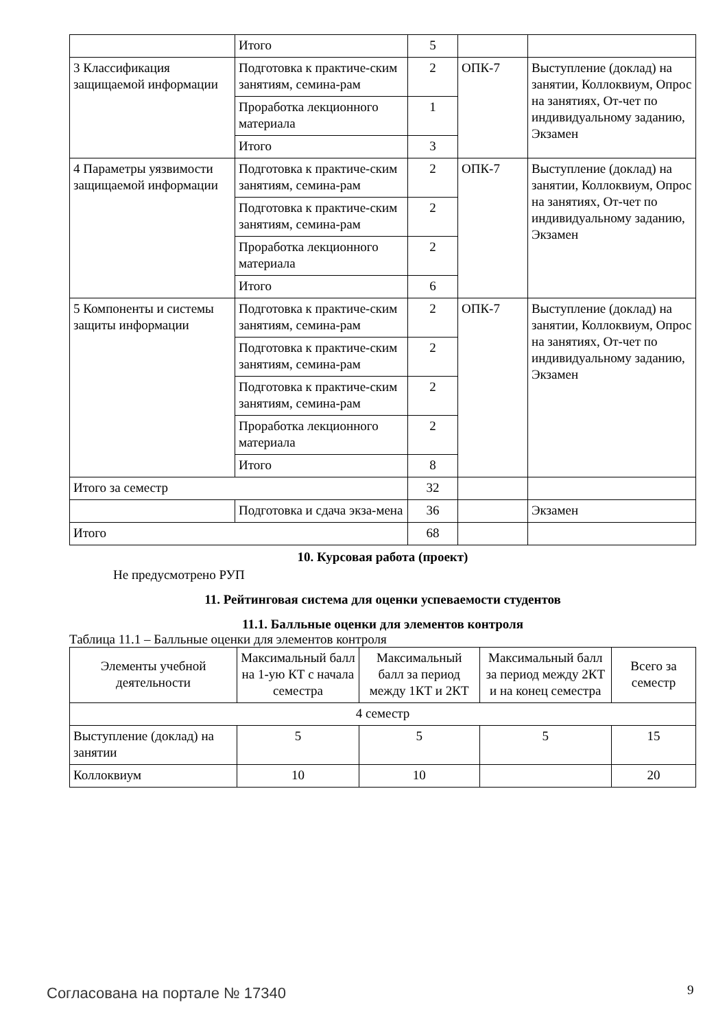| | Итого | 5 | | |
| 3 Классификация защищаемой информации | Подготовка к практиче-ским занятиям, семина-рам | 2 | ОПК-7 | Выступление (доклад) на занятии, Коллоквиум, Опрос на занятиях, От-чет по индивидуальному заданию, Экзамен |
| | Проработка лекционного материала | 1 | | |
| | Итого | 3 | | |
| 4 Параметры уязвимости защищаемой информации | Подготовка к практиче-ским занятиям, семина-рам | 2 | ОПК-7 | Выступление (доклад) на занятии, Коллоквиум, Опрос на занятиях, От-чет по индивидуальному заданию, Экзамен |
| | Подготовка к практиче-ским занятиям, семина-рам | 2 | | |
| | Проработка лекционного материала | 2 | | |
| | Итого | 6 | | |
| 5 Компоненты и системы защиты информации | Подготовка к практиче-ским занятиям, семина-рам | 2 | ОПК-7 | Выступление (доклад) на занятии, Коллоквиум, Опрос на занятиях, От-чет по индивидуальному заданию, Экзамен |
| | Подготовка к практиче-ским занятиям, семина-рам | 2 | | |
| | Подготовка к практиче-ским занятиям, семина-рам | 2 | | |
| | Проработка лекционного материала | 2 | | |
| | Итого | 8 | | |
| Итого за семестр | | 32 | | |
| | Подготовка и сдача экза-мена | 36 | | Экзамен |
| Итого | | 68 | | |
10. Курсовая работа (проект)
Не предусмотрено РУП
11. Рейтинговая система для оценки успеваемости студентов
11.1. Балльные оценки для элементов контроля
Таблица 11.1 – Балльные оценки для элементов контроля
| Элементы учебной деятельности | Максимальный балл на 1-ую КТ с начала семестра | Максимальный балл за период между 1КТ и 2КТ | Максимальный балл за период между 2КТ и на конец семестра | Всего за семестр |
| --- | --- | --- | --- | --- |
| 4 семестр | | | | |
| Выступление (доклад) на занятии | 5 | 5 | 5 | 15 |
| Коллоквиум | 10 | 10 | | 20 |
Согласована на портале № 17340 9